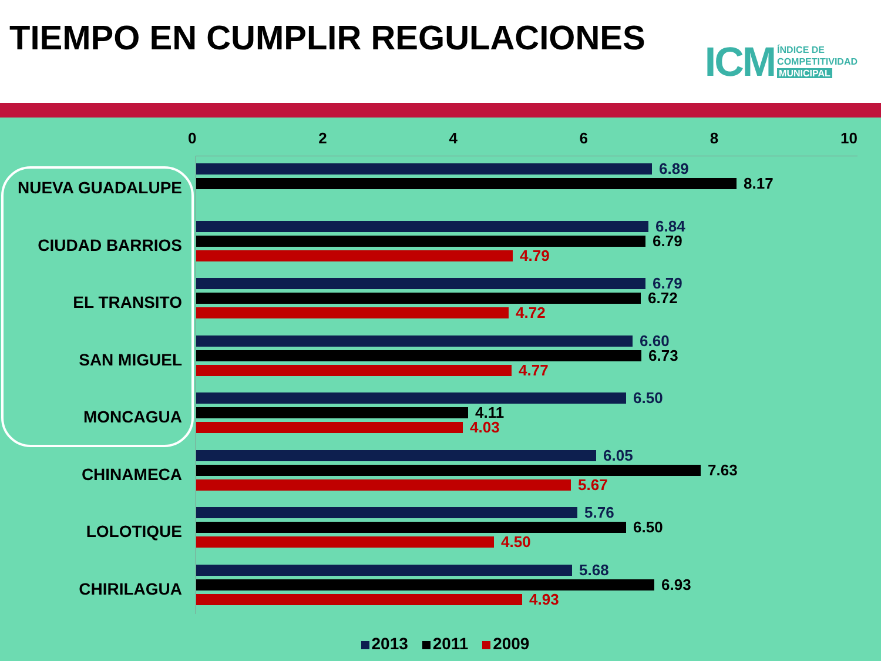TIEMPO EN CUMPLIR REGULACIONES
ICM
ÍNDICE DE
COMPETITIVIDAD
MUNICIPAL
0 2 4 6 8 10
NUEVA GUADALUPE
6.89
8.17
CIUDAD BARRIOS
6.84
6.79
4.79
EL TRANSITO
6.79
6.72
4.72
SAN MIGUEL
6.60
6.73
4.77
MONCAGUA
6.50
4.11
4.03
CHINAMECA
6.05
7.63
5.67
LOLOTIQUE
5.76
6.50
4.50
CHIRILAGUA
5.68
6.93
4.93
2013 2011 2009